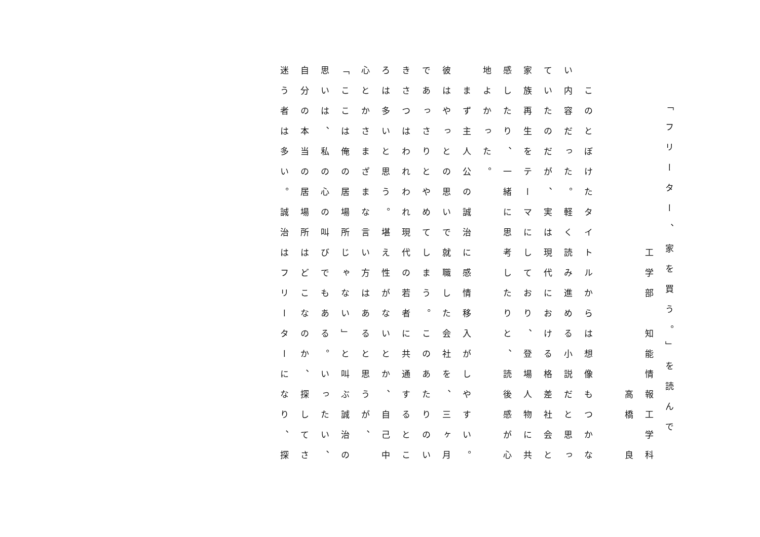「フリーター、家を買う。」を読んで
　　　　　　　　　工学部　知能情報工学科
　　　　　　　　　　　　　　　　高橋　良
　このとぼけたタイトルからは想像もつかな
い内容だった。軽く読み進める小説だと思っ
ていたのだが、実は現代における格差社会と
家族再生をテーマにしており、登場人物に共
感したり、一緒に思考したりと、読後感が心
地よかった。
　まず主人公の誠治に感情移入がしやすい。
彼はやっとの思いで就職した会社を、三ヶ月
であっさりとやめてしまう。このあたりのい
きさつはわれわれ現代の若者に共通するとこ
ろは多いと思う。堪え性がないとか、自己中
心とかさまざまな言い方はあると思うが、
「ここは俺の居場所じゃない」と叫ぶ誠治の
思いは、私の心の叫びでもある。いったい、
自分の本当の居場所はどこなのか、探してさ
迷う者は多い。誠治はフリーターになり、探